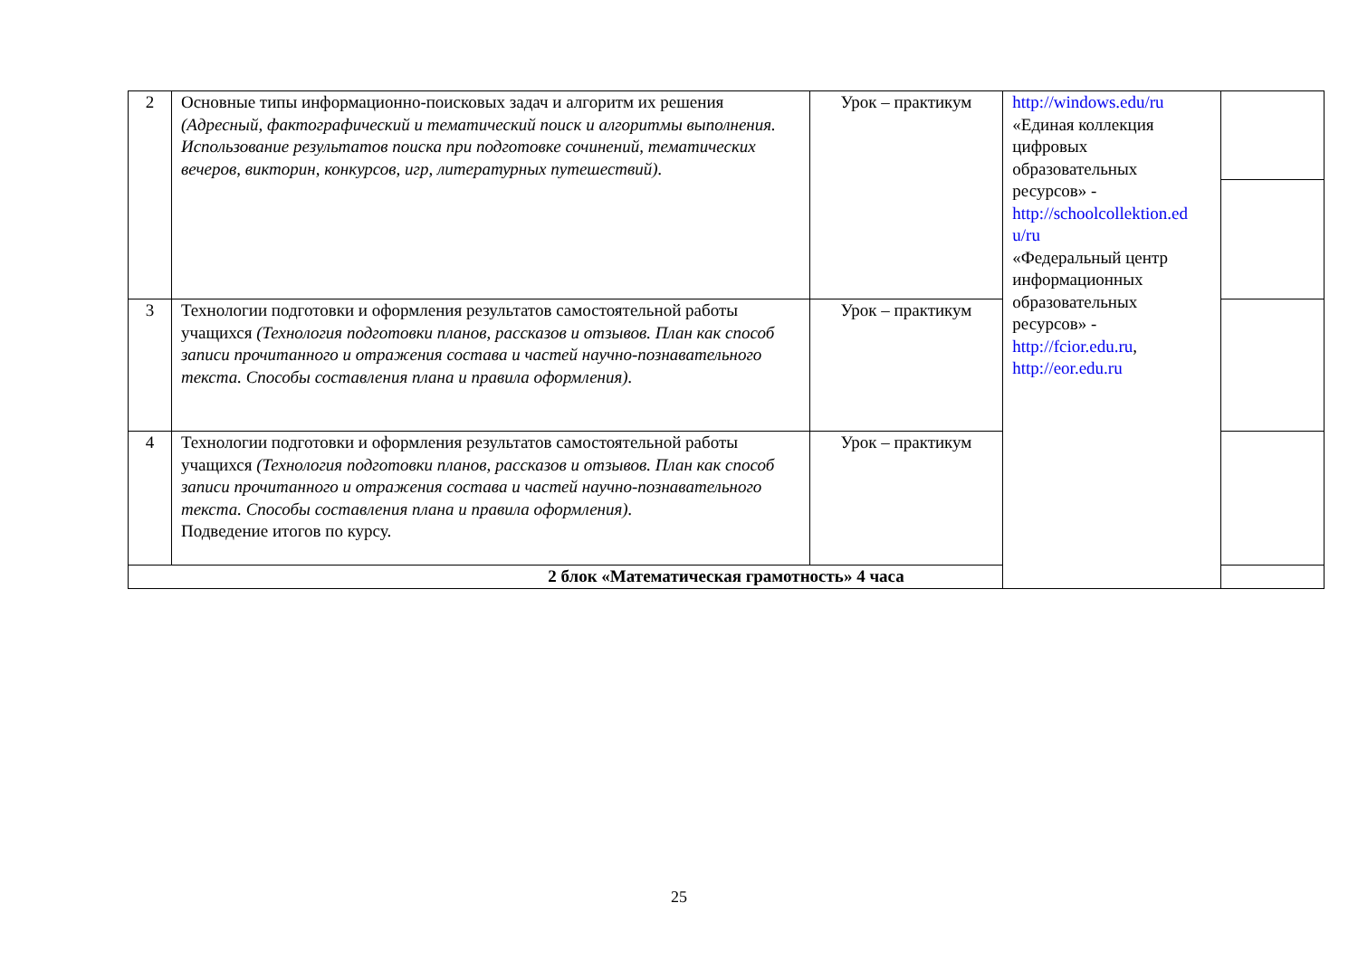| 2 | Основные типы информационно-поисковых задач и алгоритм их решения (Адресный, фактографический и тематический поиск и алгоритмы выполнения. Использование результатов поиска при подготовке сочинений, тематических вечеров, викторин, конкурсов, игр, литературных путешествий). | Урок – практикум | http://windows.edu/ru «Единая коллекция цифровых образовательных ресурсов» - http://schoolcollektion.ed u/ru «Федеральный центр информационных образовательных ресурсов» - http://fcior.edu.ru , http://eor.edu.ru | |
| 3 | Технологии подготовки и оформления результатов самостоятельной работы учащихся (Технология подготовки планов, рассказов и отзывов. План как способ записи прочитанного и отражения состава и частей научно-познавательного текста. Способы составления плана и правила оформления). | Урок – практикум | | |
| 4 | Технологии подготовки и оформления результатов самостоятельной работы учащихся (Технология подготовки планов, рассказов и отзывов. План как способ записи прочитанного и отражения состава и частей научно-познавательного текста. Способы составления плана и правила оформления). Подведение итогов по курсу. | Урок – практикум | | |
| 2 блок «Математическая грамотность» 4 часа | | | | |
25